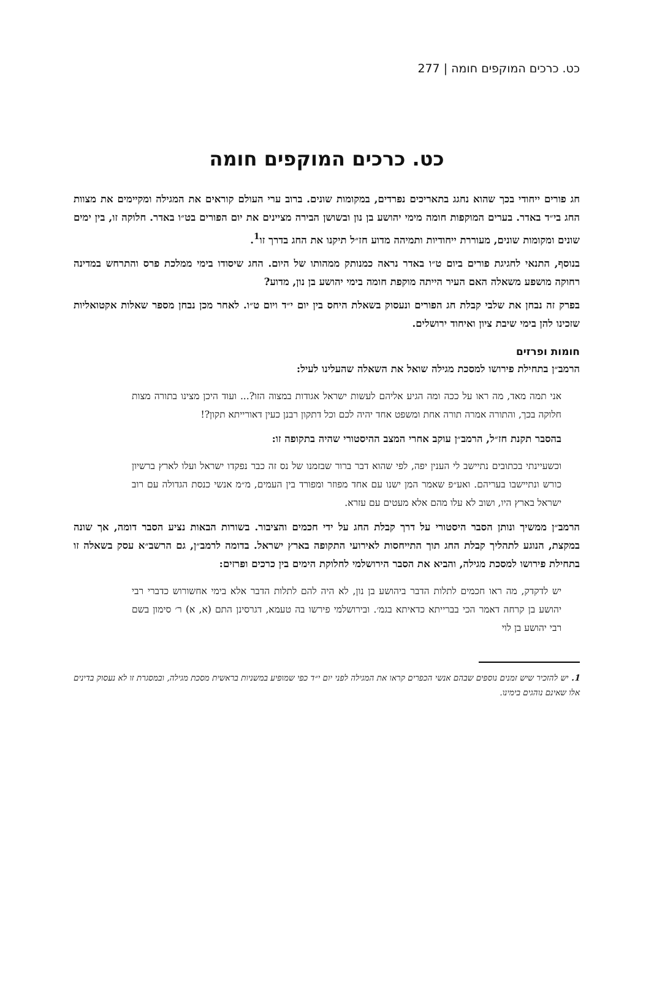כט. כרכים המוקפים חומה | 277
כט. כרכים המוקפים חומה
חג פורים ייחודי בכך שהוא נחגג בתאריכים נפרדים, במקומות שונים. ברוב ערי העולם קוראים את המגילה ומקיימים את מצוות החג בי״ד באדר. בערים המוקפות חומה מימי יהושע בן נון ובשושן הבירה מציינים את יום הפורים בט״ו באדר. חלוקה זו, בין ימים שונים ומקומות שונים, מעוררת ייחודיות ותמיהה מדוע חז״ל תיקנו את החג בדרך זו<sup>1</sup>.
בנוסף, התנאי לחגיגת פורים ביום ט״ו באדר נראה כמנותק ממהותו של היום. החג שיסודו בימי ממלכת פרס והתרחש במדינה רחוקה מושפע משאלה האם העיר הייתה מוקפת חומה בימי יהושע בן נון, מדוע?
בפרק זה נבחן את שלבי קבלת חג הפורים ונעסוק בשאלת היחס בין יום י״ד ויום ט״ו. לאחר מכן נבחן מספר שאלות אקטואליות שזכינו להן בימי שיבת ציון ואיחוד ירושלים.
חומות ופרזים
הרמב״ן בתחילת פירושו למסכת מגילה שואל את השאלה שהעלינו לעיל:
אני תמה מאד, מה ראו על ככה ומה הגיע אליהם לעשות ישראל אגודות במצוה הזו?... ועוד היכן מצינו בתורה מצות חלוקה בכך, והתורה אמרה תורה אחת ומשפט אחד יהיה לכם וכל דתקון רבנן כעין דאורייתא תקון?!
בהסבר תקנת חז״ל, הרמב״ן עוקב אחרי המצב ההיסטורי שהיה בתקופה זו:
וכשעיינתי בכתובים נתיישב לי הענין יפה, לפי שהוא דבר ברור שבזמנו של נס זה כבר נפקדו ישראל ועלו לארץ ברשיון כורש ונתיישבו בעריהם. ואע״פ שאמר המן ישנו עם אחד מפוזר ומפורד בין העמים, מ״מ אנשי כנסת הגדולה עם רוב ישראל בארץ היו, ושוב לא עלו מהם אלא מעטים עם עזרא.
הרמב״ן ממשיך ונותן הסבר היסטורי על דרך קבלת החג על ידי חכמים והציבור. בשורות הבאות נציע הסבר דומה, אך שונה במקצת, הנוגע לתהליך קבלת החג תוך התייחסות לאירועי התקופה בארץ ישראל. בדומה לרמב״ן, גם הרשב״א עסק בשאלה זו בתחילת פירושו למסכת מגילה, והביא את הסבר הירושלמי לחלוקת הימים בין כרכים ופרזים:
יש לדקדק, מה ראו חכמים לתלות הדבר ביהושע בן נון, לא היה להם לתלות הדבר אלא בימי אחשורוש כדברי רבי יהושע בן קרחה דאמר הכי בברייתא כדאיתא בגמ׳. ובירושלמי פירשו בה טעמא, דגרסינן התם (א, א) ר׳ סימון בשם רבי יהושע בן לוי
1. יש להזכיר שיש זמנים נוספים שבהם אנשי הכפרים קראו את המגילה לפני יום י״ד כפי שמופיע במשניות בראשית מסכת מגילה, ובמסגרת זו לא נעסוק בדינים אלו שאינם נוהגים בימינו.